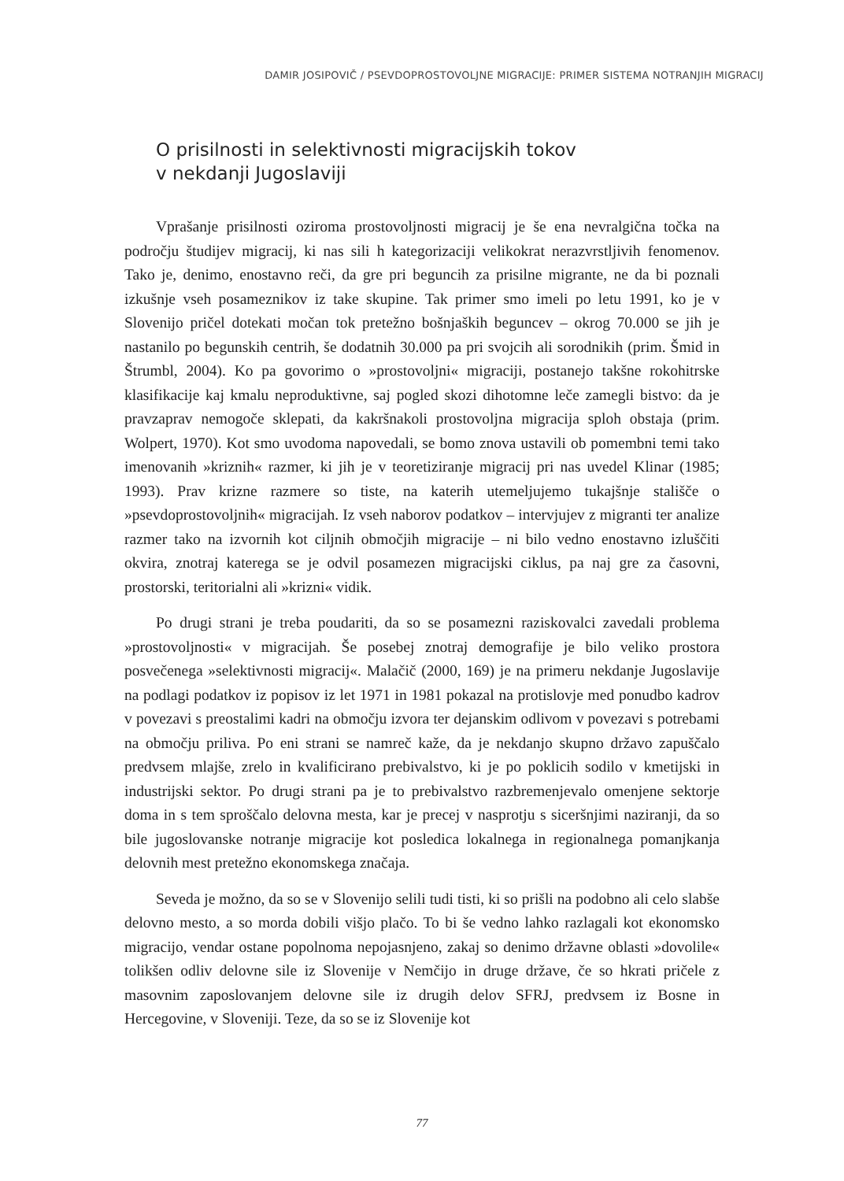DAMIR JOSIPOVIČ / PSEVDOPROSTOVOLJNE MIGRACIJE: PRIMER SISTEMA NOTRANJIH MIGRACIJ
O prisilnosti in selektivnosti migracijskih tokov
v nekdanji Jugoslaviji
Vprašanje prisilnosti oziroma prostovoljnosti migracij je še ena nevralgična točka na področju študijev migracij, ki nas sili h kategorizaciji velikokrat nerazvrstljivih fenomenov. Tako je, denimo, enostavno reči, da gre pri beguncih za prisilne migrante, ne da bi poznali izkušnje vseh posameznikov iz take skupine. Tak primer smo imeli po letu 1991, ko je v Slovenijo pričel dotekati močan tok pretežno bošnjaških beguncev – okrog 70.000 se jih je nastanilo po begunskih centrih, še dodatnih 30.000 pa pri svojcih ali sorodnikih (prim. Šmid in Štrumbl, 2004). Ko pa govorimo o »prostovoljni« migraciji, postanejo takšne rokohitrske klasifikacije kaj kmalu neproduktivne, saj pogled skozi dihotomne leče zamegli bistvo: da je pravzaprav nemogoče sklepati, da kakršnakoli prostovoljna migracija sploh obstaja (prim. Wolpert, 1970). Kot smo uvodoma napovedali, se bomo znova ustavili ob pomembni temi tako imenovanih »kriznih« razmer, ki jih je v teoretiziranje migracij pri nas uvedel Klinar (1985; 1993). Prav krizne razmere so tiste, na katerih utemeljujemo tukajšnje stališče o »psevdoprostovoljnih« migracijah. Iz vseh naborov podatkov – intervjujev z migranti ter analize razmer tako na izvornih kot ciljnih območjih migracije – ni bilo vedno enostavno izluščiti okvira, znotraj katerega se je odvil posamezen migracijski ciklus, pa naj gre za časovni, prostorski, teritorialni ali »krizni« vidik.
Po drugi strani je treba poudariti, da so se posamezni raziskovalci zavedali problema »prostovoljnosti« v migracijah. Še posebej znotraj demografije je bilo veliko prostora posvečenega »selektivnosti migracij«. Malačič (2000, 169) je na primeru nekdanje Jugoslavije na podlagi podatkov iz popisov iz let 1971 in 1981 pokazal na protislovje med ponudbo kadrov v povezavi s preostalimi kadri na območju izvora ter dejanskim odlivom v povezavi s potrebami na območju priliva. Po eni strani se namreč kaže, da je nekdanjo skupno državo zapuščalo predvsem mlajše, zrelo in kvalificirano prebivalstvo, ki je po poklicih sodilo v kmetijski in industrijski sektor. Po drugi strani pa je to prebivalstvo razbremenjevalo omenjene sektorje doma in s tem sproščalo delovna mesta, kar je precej v nasprotju s siceršnjimi naziranji, da so bile jugoslovanske notranje migracije kot posledica lokalnega in regionalnega pomanjkanja delovnih mest pretežno ekonomskega značaja.
Seveda je možno, da so se v Slovenijo selili tudi tisti, ki so prišli na podobno ali celo slabše delovno mesto, a so morda dobili višjo plačo. To bi še vedno lahko razlagali kot ekonomsko migracijo, vendar ostane popolnoma nepojasnjeno, zakaj so denimo državne oblasti »dovolile« tolikšen odliv delovne sile iz Slovenije v Nemčijo in druge države, če so hkrati pričele z masovnim zaposlovanjem delovne sile iz drugih delov SFRJ, predvsem iz Bosne in Hercegovine, v Sloveniji. Teze, da so se iz Slovenije kot
77